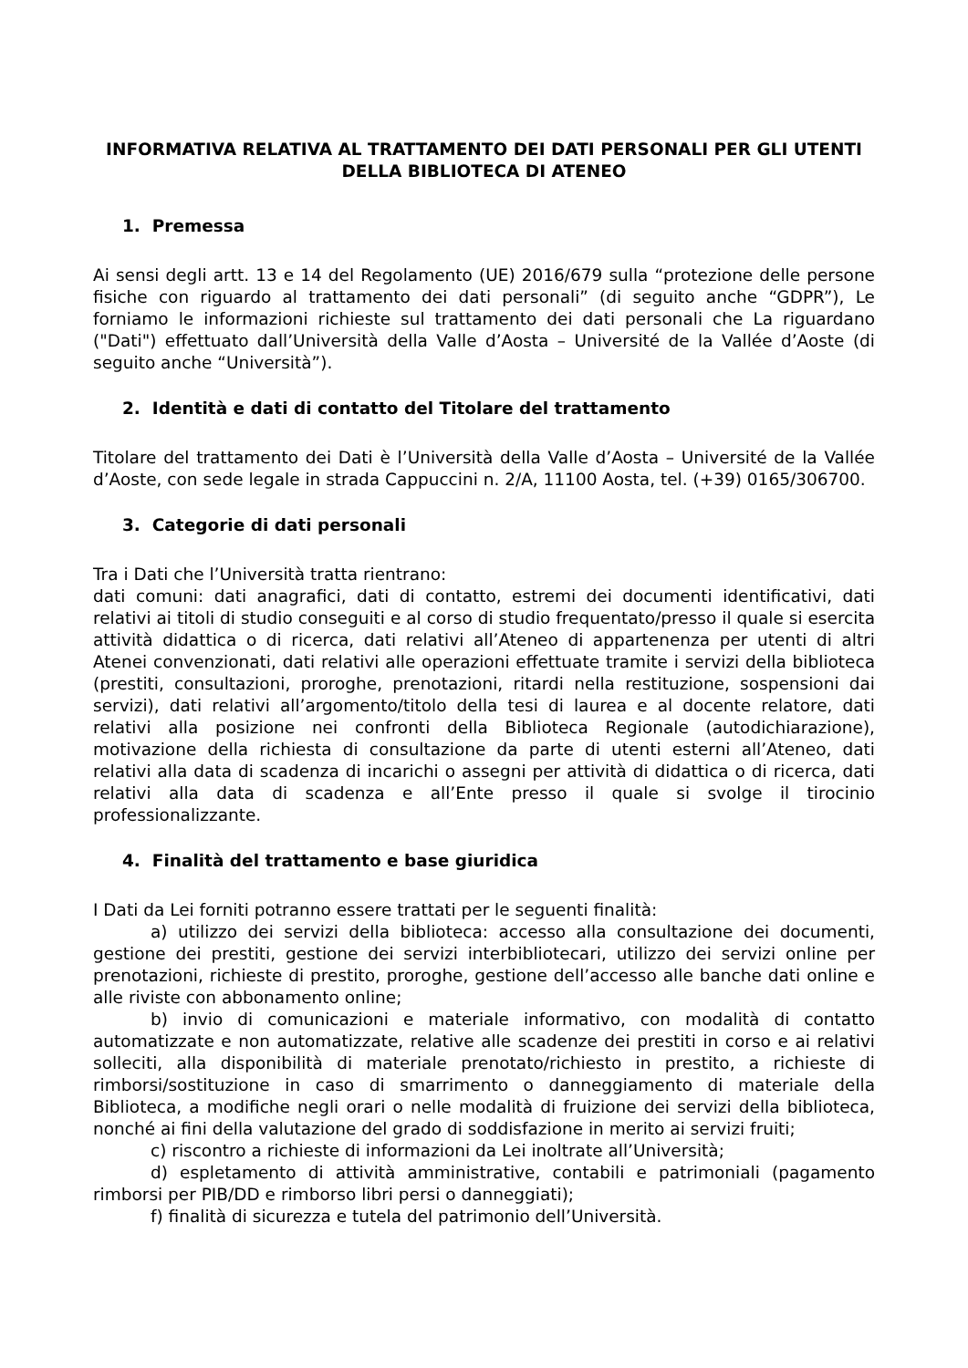INFORMATIVA RELATIVA AL TRATTAMENTO DEI DATI PERSONALI PER GLI UTENTI DELLA BIBLIOTECA DI ATENEO
1. Premessa
Ai sensi degli artt. 13 e 14 del Regolamento (UE) 2016/679 sulla “protezione delle persone fisiche con riguardo al trattamento dei dati personali” (di seguito anche “GDPR”), Le forniamo le informazioni richieste sul trattamento dei dati personali che La riguardano ("Dati") effettuato dall’Università della Valle d’Aosta – Université de la Vallée d’Aoste (di seguito anche “Università”).
2. Identità e dati di contatto del Titolare del trattamento
Titolare del trattamento dei Dati è l’Università della Valle d’Aosta – Université de la Vallée d’Aoste, con sede legale in strada Cappuccini n. 2/A, 11100 Aosta, tel. (+39) 0165/306700.
3. Categorie di dati personali
Tra i Dati che l’Università tratta rientrano:
dati comuni: dati anagrafici, dati di contatto, estremi dei documenti identificativi, dati relativi ai titoli di studio conseguiti e al corso di studio frequentato/presso il quale si esercita attività didattica o di ricerca, dati relativi all’Ateneo di appartenenza per utenti di altri Atenei convenzionati, dati relativi alle operazioni effettuate tramite i servizi della biblioteca (prestiti, consultazioni, proroghe, prenotazioni, ritardi nella restituzione, sospensioni dai servizi), dati relativi all’argomento/titolo della tesi di laurea e al docente relatore, dati relativi alla posizione nei confronti della Biblioteca Regionale (autodichiarazione), motivazione della richiesta di consultazione da parte di utenti esterni all’Ateneo, dati relativi alla data di scadenza di incarichi o assegni per attività di didattica o di ricerca, dati relativi alla data di scadenza e all’Ente presso il quale si svolge il tirocinio professionalizzante.
4. Finalità del trattamento e base giuridica
I Dati da Lei forniti potranno essere trattati per le seguenti finalità:
a) utilizzo dei servizi della biblioteca: accesso alla consultazione dei documenti, gestione dei prestiti, gestione dei servizi interbibliotecari, utilizzo dei servizi online per prenotazioni, richieste di prestito, proroghe, gestione dell’accesso alle banche dati online e alle riviste con abbonamento online;
b) invio di comunicazioni e materiale informativo, con modalità di contatto automatizzate e non automatizzate, relative alle scadenze dei prestiti in corso e ai relativi solleciti, alla disponibilità di materiale prenotato/richiesto in prestito, a richieste di rimborsi/sostituzione in caso di smarrimento o danneggiamento di materiale della Biblioteca, a modifiche negli orari o nelle modalità di fruizione dei servizi della biblioteca, nonché ai fini della valutazione del grado di soddisfazione in merito ai servizi fruiti;
c) riscontro a richieste di informazioni da Lei inoltrate all’Università;
d) espletamento di attività amministrative, contabili e patrimoniali (pagamento rimborsi per PIB/DD e rimborso libri persi o danneggiati);
f) finalità di sicurezza e tutela del patrimonio dell’Università.